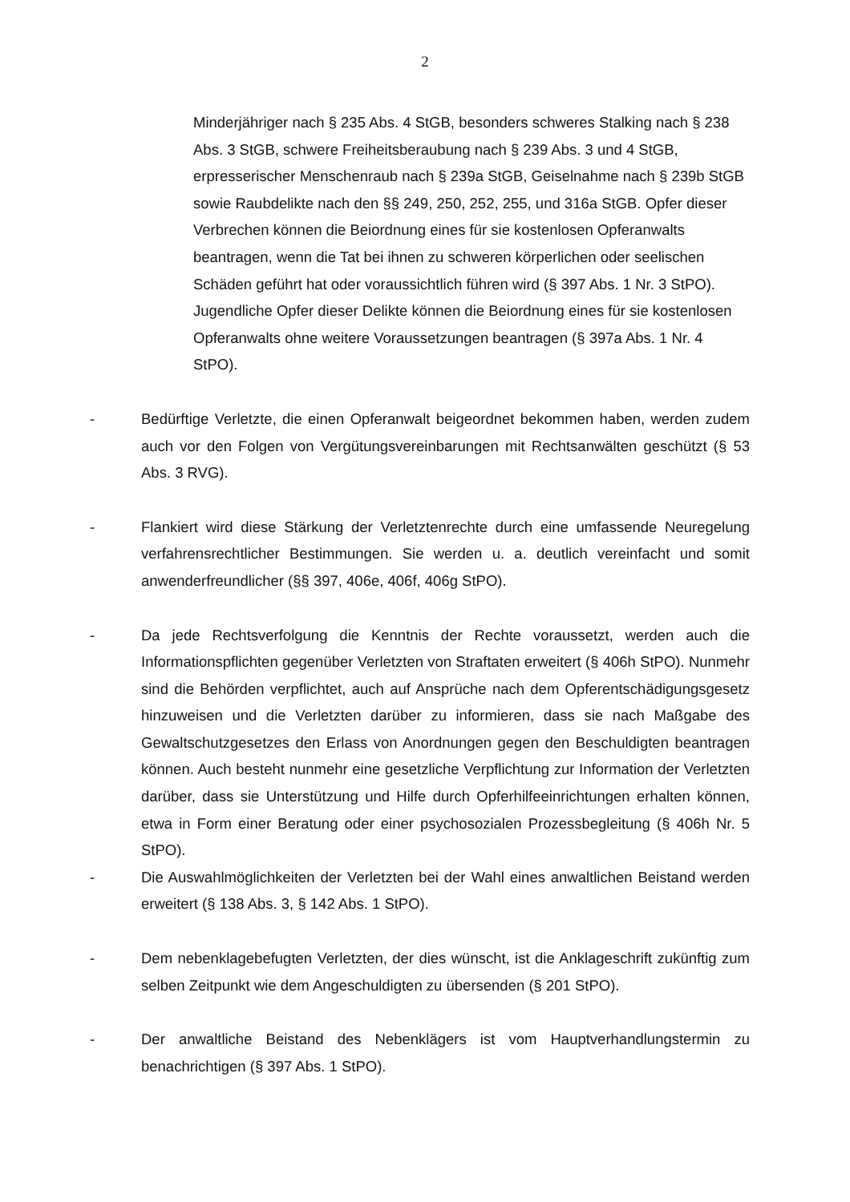2
Minderjähriger nach § 235 Abs. 4 StGB, besonders schweres Stalking nach § 238 Abs. 3 StGB, schwere Freiheitsberaubung nach § 239 Abs. 3 und 4 StGB, erpresserischer Menschenraub nach § 239a StGB, Geiselnahme nach § 239b StGB sowie Raubdelikte nach den §§ 249, 250, 252, 255, und 316a StGB. Opfer dieser Verbrechen können die Beiordnung eines für sie kostenlosen Opferanwalts beantragen, wenn die Tat bei ihnen zu schweren körperlichen oder seelischen Schäden geführt hat oder voraussichtlich führen wird (§ 397 Abs. 1 Nr. 3 StPO). Jugendliche Opfer dieser Delikte können die Beiordnung eines für sie kostenlosen Opferanwalts ohne weitere Voraussetzungen beantragen (§ 397a Abs. 1 Nr. 4 StPO).
- Bedürftige Verletzte, die einen Opferanwalt beigeordnet bekommen haben, werden zudem auch vor den Folgen von Vergütungsvereinbarungen mit Rechtsanwälten geschützt (§ 53 Abs. 3 RVG).
- Flankiert wird diese Stärkung der Verletztenrechte durch eine umfassende Neuregelung verfahrensrechtlicher Bestimmungen. Sie werden u. a. deutlich vereinfacht und somit anwenderfreundlicher (§§ 397, 406e, 406f, 406g StPO).
- Da jede Rechtsverfolgung die Kenntnis der Rechte voraussetzt, werden auch die Informationspflichten gegenüber Verletzten von Straftaten erweitert (§ 406h StPO). Nunmehr sind die Behörden verpflichtet, auch auf Ansprüche nach dem Opferentschädigungsgesetz hinzuweisen und die Verletzten darüber zu informieren, dass sie nach Maßgabe des Gewaltschutzgesetzes den Erlass von Anordnungen gegen den Beschuldigten beantragen können. Auch besteht nunmehr eine gesetzliche Verpflichtung zur Information der Verletzten darüber, dass sie Unterstützung und Hilfe durch Opferhilfeeinrichtungen erhalten können, etwa in Form einer Beratung oder einer psychosozialen Prozessbegleitung (§ 406h Nr. 5 StPO).
- Die Auswahlmöglichkeiten der Verletzten bei der Wahl eines anwaltlichen Beistand werden erweitert (§ 138 Abs. 3, § 142 Abs. 1 StPO).
- Dem nebenklagebefugten Verletzten, der dies wünscht, ist die Anklageschrift zukünftig zum selben Zeitpunkt wie dem Angeschuldigten zu übersenden (§ 201 StPO).
- Der anwaltliche Beistand des Nebenklägers ist vom Hauptverhandlungstermin zu benachrichtigen (§ 397 Abs. 1 StPO).